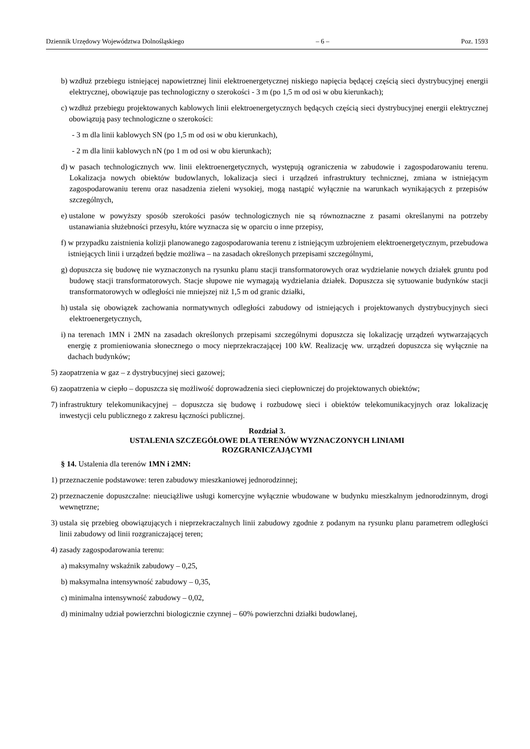Dziennik Urzędowy Województwa Dolnośląskiego – 6 – Poz. 1593
b) wzdłuż przebiegu istniejącej napowietrznej linii elektroenergetycznej niskiego napięcia będącej częścią sieci dystrybucyjnej energii elektrycznej, obowiązuje pas technologiczny o szerokości - 3 m (po 1,5 m od osi w obu kierunkach);
c) wzdłuż przebiegu projektowanych kablowych linii elektroenergetycznych będących częścią sieci dystrybucyjnej energii elektrycznej obowiązują pasy technologiczne o szerokości:
- 3 m dla linii kablowych SN (po 1,5 m od osi w obu kierunkach),
- 2 m dla linii kablowych nN (po 1 m od osi w obu kierunkach);
d) w pasach technologicznych ww. linii elektroenergetycznych, występują ograniczenia w zabudowie i zagospodarowaniu terenu. Lokalizacja nowych obiektów budowlanych, lokalizacja sieci i urządzeń infrastruktury technicznej, zmiana w istniejącym zagospodarowaniu terenu oraz nasadzenia zieleni wysokiej, mogą nastąpić wyłącznie na warunkach wynikających z przepisów szczególnych,
e) ustalone w powyższy sposób szerokości pasów technologicznych nie są równoznaczne z pasami określanymi na potrzeby ustanawiania służebności przesyłu, które wyznacza się w oparciu o inne przepisy,
f) w przypadku zaistnienia kolizji planowanego zagospodarowania terenu z istniejącym uzbrojeniem elektroenergetycznym, przebudowa istniejących linii i urządzeń będzie możliwa – na zasadach określonych przepisami szczególnymi,
g) dopuszcza się budowę nie wyznaczonych na rysunku planu stacji transformatorowych oraz wydzielanie nowych działek gruntu pod budowę stacji transformatorowych. Stacje słupowe nie wymagają wydzielania działek. Dopuszcza się sytuowanie budynków stacji transformatorowych w odległości nie mniejszej niż 1,5 m od granic działki,
h) ustala się obowiązek zachowania normatywnych odległości zabudowy od istniejących i projektowanych dystrybucyjnych sieci elektroenergetycznych,
i) na terenach 1MN i 2MN na zasadach określonych przepisami szczególnymi dopuszcza się lokalizację urządzeń wytwarzających energię z promieniowania słonecznego o mocy nieprzekraczającej 100 kW. Realizację ww. urządzeń dopuszcza się wyłącznie na dachach budynków;
5) zaopatrzenia w gaz – z dystrybucyjnej sieci gazowej;
6) zaopatrzenia w ciepło – dopuszcza się możliwość doprowadzenia sieci ciepłowniczej do projektowanych obiektów;
7) infrastruktury telekomunikacyjnej – dopuszcza się budowę i rozbudowę sieci i obiektów telekomunikacyjnych oraz lokalizację inwestycji celu publicznego z zakresu łączności publicznej.
Rozdział 3.
USTALENIA SZCZEGÓŁOWE DLA TERENÓW WYZNACZONYCH LINIAMI
ROZGRANICZAJĄCYMI
§ 14. Ustalenia dla terenów 1MN i 2MN:
1) przeznaczenie podstawowe: teren zabudowy mieszkaniowej jednorodzinnej;
2) przeznaczenie dopuszczalne: nieuciążliwe usługi komercyjne wyłącznie wbudowane w budynku mieszkalnym jednorodzinnym, drogi wewnętrzne;
3) ustala się przebieg obowiązujących i nieprzekraczalnych linii zabudowy zgodnie z podanym na rysunku planu parametrem odległości linii zabudowy od linii rozgraniczającej teren;
4) zasady zagospodarowania terenu:
a) maksymalny wskaźnik zabudowy – 0,25,
b) maksymalna intensywność zabudowy – 0,35,
c) minimalna intensywność zabudowy – 0,02,
d) minimalny udział powierzchni biologicznie czynnej – 60% powierzchni działki budowlanej,